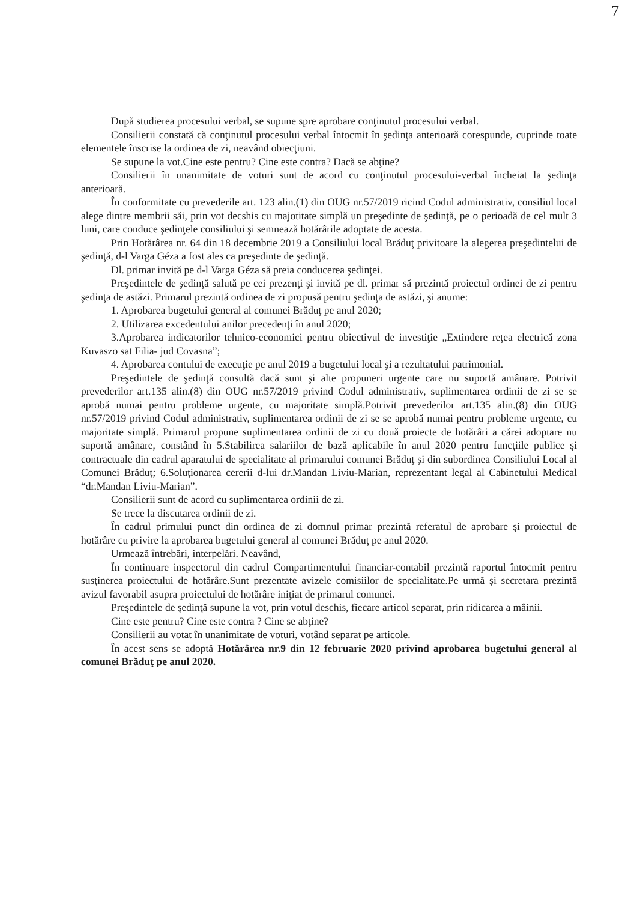7
După studierea procesului verbal, se supune spre aprobare conţinutul procesului verbal.
Consilierii constată că conţinutul procesului verbal întocmit în şedinţa anterioară corespunde, cuprinde toate elementele înscrise la ordinea de zi, neavând obiecţiuni.
Se supune la vot.Cine este pentru? Cine este contra? Dacă se abţine?
Consilierii în unanimitate de voturi sunt de acord cu conţinutul procesului-verbal încheiat la şedinţa anterioară.
În conformitate cu prevederile art. 123 alin.(1) din OUG nr.57/2019 ricind Codul administrativ, consiliul local alege dintre membrii săi, prin vot decshis cu majotitate simplă un preşedinte de şedinţă, pe o perioadă de cel mult 3 luni, care conduce şedinţele consiliului şi semnează hotărârile adoptate de acesta.
Prin Hotărârea nr. 64 din 18 decembrie 2019 a Consiliului local Brăduţ privitoare la alegerea preşedintelui de şedinţă, d-l Varga Géza a fost ales ca preşedinte de şedinţă.
Dl. primar invită pe d-l Varga Géza să preia conducerea şedinţei.
Preşedintele de şedinţă salută pe cei prezenţi şi invită pe dl. primar să prezintă proiectul ordinei de zi pentru şedinţa de astăzi. Primarul prezintă ordinea de zi propusă pentru şedinţa de astăzi, şi anume:
1. Aprobarea bugetului general al comunei Brăduţ pe anul 2020;
2. Utilizarea excedentului anilor precedenţi în anul 2020;
3.Aprobarea indicatorilor tehnico-economici pentru obiectivul de investiţie „Extindere reţea electrică zona Kuvaszo sat Filia- jud Covasna”;
4. Aprobarea contului de execuţie pe anul 2019 a bugetului local şi a rezultatului patrimonial.
Preşedintele de şedinţă consultă dacă sunt şi alte propuneri urgente care nu suportă amânare. Potrivit prevederilor art.135 alin.(8) din OUG nr.57/2019 privind Codul administrativ, suplimentarea ordinii de zi se se aprobă numai pentru probleme urgente, cu majoritate simplă.Potrivit prevederilor art.135 alin.(8) din OUG nr.57/2019 privind Codul administrativ, suplimentarea ordinii de zi se se aprobă numai pentru probleme urgente, cu majoritate simplă. Primarul propune suplimentarea ordinii de zi cu două proiecte de hotărâri a cărei adoptare nu suportă amânare, constând în 5.Stabilirea salariilor de bază aplicabile în anul 2020 pentru funcţiile publice şi contractuale din cadrul aparatului de specialitate al primarului comunei Brăduţ şi din subordinea Consiliului Local al Comunei Brăduţ; 6.Soluţionarea cererii d-lui dr.Mandan Liviu-Marian, reprezentant legal al Cabinetului Medical “dr.Mandan Liviu-Marian”.
Consilierii sunt de acord cu suplimentarea ordinii de zi.
Se trece la discutarea ordinii de zi.
În cadrul primului punct din ordinea de zi domnul primar prezintă referatul de aprobare şi proiectul de hotărâre cu privire la aprobarea bugetului general al comunei Brăduţ pe anul 2020.
Urmează întrebări, interpelări. Neavând,
În continuare inspectorul din cadrul Compartimentului financiar-contabil prezintă raportul întocmit pentru susţinerea proiectului de hotărâre.Sunt prezentate avizele comisiilor de specialitate.Pe urmă şi secretara prezintă avizul favorabil asupra proiectului de hotărâre iniţiat de primarul comunei.
Preşedintele de şedinţă supune la vot, prin votul deschis, fiecare articol separat, prin ridicarea a mâinii.
Cine este pentru? Cine este contra ? Cine se abţine?
Consilierii au votat în unanimitate de voturi, votând separat pe articole.
În acest sens se adoptă Hotărârea nr.9 din 12 februarie 2020 privind aprobarea bugetului general al comunei Brăduţ pe anul 2020.